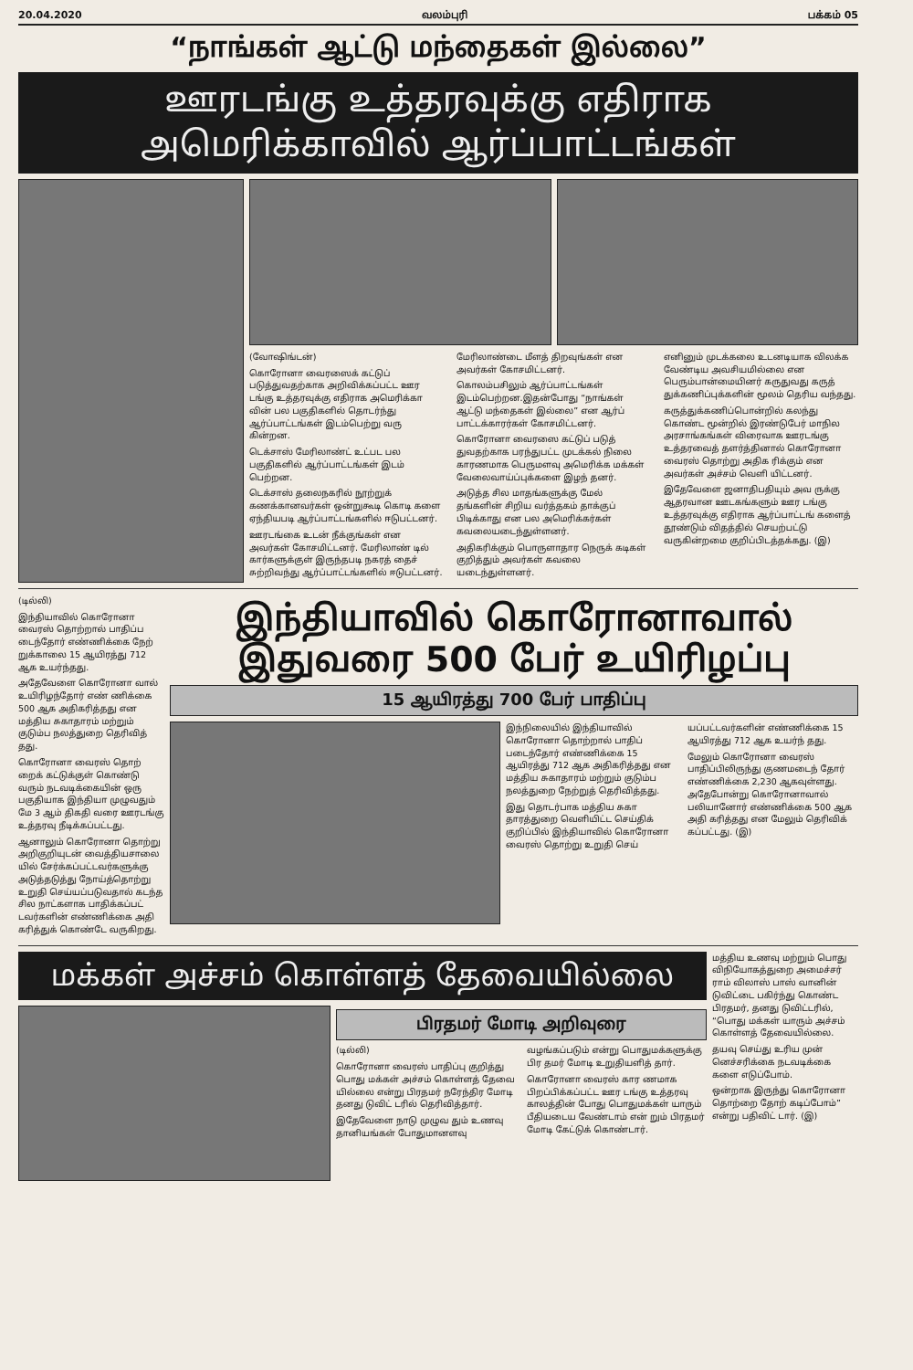20.04.2020 வலம்புரி பக்கம் 05
“நாங்கள் ஆட்டு மந்தைகள் இல்லை”
ஊரடங்கு உத்தரவுக்கு எதிராக
அமெரிக்காவில் ஆர்ப்பாட்டங்கள்
(வோஷிங்டன்)
கொரோனா வைரஸைக் கட்டுப் படுத்துவதற்காக அறிவிக்கப்பட்ட ஊர டங்கு உத்தரவுக்கு எதிராக அமெரிக்கா வின் பல பகுதிகளில் தொடர்ந்து ஆர்ப்பாட்டங்கள் இடம்பெற்று வரு கின்றன.
டெக்சாஸ் மேரிலாண்ட் உட்பட பல பகுதிகளில் ஆர்ப்பாட்டங்கள் இடம் பெற்றன.
டெக்சாஸ் தலைநகரில் நூற்றுக் கணக்கானவர்கள் ஒன்றுகூடி கொடி களை ஏந்தியபடி ஆர்ப்பாட்டங்களில் ஈடுபட்டனர்.
ஊரடங்கை உடன் நீக்குங்கள் என அவர்கள் கோசமிட்டனர். மேரிலாண் டில் கார்களுக்குள் இருந்தபடி நகரத் தைச் சுற்றிவந்து ஆர்ப்பாட்டங்களில் ஈடுபட்டனர்.
மேரிலாண்டை மீளத் திறவுங்கள் என அவர்கள் கோசமிட்டனர்.
கொலம்பசிலும் ஆர்ப்பாட்டங்கள் இடம்பெற்றன.இதன்போது “நாங்கள் ஆட்டு மந்தைகள் இல்லை” என ஆர்ப் பாட்டக்காரர்கள் கோசமிட்டனர்.
கொரோனா வைரஸை கட்டுப் படுத் துவதற்காக பரந்துபட்ட முடக்கல் நிலை காரணமாக பெருமளவு அமெரிக்க மக்கள் வேலைவாய்ப்புக்களை இழந் தனர்.
அடுத்த சில மாதங்களுக்கு மேல் தங்களின் சிறிய வர்த்தகம் தாக்குப் பிடிக்காது என பல அமெரிக்கர்கள் கவலையடைந்துள்ளனர்.
அதிகரிக்கும் பொருளாதார நெருக் கடிகள் குறித்தும் அவர்கள் கவலை யடைந்துள்ளனர்.
எனினும் முடக்கலை உடனடியாக விலக்க வேண்டிய அவசியமில்லை என பெரும்பான்மையினர் கருதுவது கருத் துக்கணிப்புக்களின் மூலம் தெரிய வந்தது.
கருத்துக்கணிப்பொன்றில் கலந்து கொண்ட மூன்றில் இரண்டுபேர் மாநில அரசாங்கங்கள் விரைவாக ஊரடங்கு உத்தரவைத் தளர்த்தினால் கொரோனா வைரஸ் தொற்று அதிக ரிக்கும் என அவர்கள் அச்சம் வெளி யிட்டனர்.
இதேவேளை ஜனாதிபதியும் அவ ருக்கு ஆதரவான ஊடகங்களும் ஊர டங்கு உத்தரவுக்கு எதிராக ஆர்ப்பாட்டங் களைத் தூண்டும் விதத்தில் செயற்பட்டு வருகின்றமை குறிப்பிடத்தக்கது. (இ)
(டில்லி)
இந்தியாவில் கொரோனா வைரஸ் தொற்றால் பாதிப்ப டைந்தோர் எண்ணிக்கை நேற் றுக்காலை 15 ஆயிரத்து 712 ஆக உயர்ந்தது.
அதேவேளை கொரோனா வால் உயிரிழந்தோர் எண் ணிக்கை 500 ஆக அதிகரித்தது என மத்திய சுகாதாரம் மற்றும் குடும்ப நலத்துறை தெரிவித் தது.
கொரோனா வைரஸ் தொற் றைக் கட்டுக்குள் கொண்டு வரும் நடவடிக்கையின் ஒரு பகுதியாக இந்தியா முழுவதும் மே 3 ஆம் திகதி வரை ஊரடங்கு உத்தரவு நீடிக்கப்பட்டது.
ஆனாலும் கொரோனா தொற்று அறிகுறியுடன் வைத்தியசாலை யில் சேர்க்கப்பட்டவர்களுக்கு அடுத்தடுத்து நோய்த்தொற்று உறுதி செய்யப்படுவதால் கடந்த சில நாட்களாக பாதிக்கப்பட் டவர்களின் எண்ணிக்கை அதி கரித்துக் கொண்டே வருகிறது.
இந்தியாவில் கொரோனாவால்
இதுவரை 500 பேர் உயிரிழப்பு
15 ஆயிரத்து 700 பேர் பாதிப்பு
இந்நிலையில் இந்தியாவில் கொரோனா தொற்றால் பாதிப் படைந்தோர் எண்ணிக்கை 15 ஆயிரத்து 712 ஆக அதிகரித்தது என மத்திய சுகாதாரம் மற்றும் குடும்ப நலத்துறை நேற்றுத் தெரிவித்தது.
இது தொடர்பாக மத்திய சுகா தாரத்துறை வெளியிட்ட செய்திக் குறிப்பில் இந்தியாவில் கொரோனா வைரஸ் தொற்று உறுதி செய் யப்பட்டவர்களின் எண்ணிக்கை 15 ஆயிரத்து 712 ஆக உயர்ந் தது.
மேலும் கொரோனா வைரஸ் பாதிப்பிலிருந்து குணமடைந் தோர் எண்ணிக்கை 2,230 ஆகவுள்ளது. அதேபோன்று கொரோனாவால் பலியானோர் எண்ணிக்கை 500 ஆக அதி கரித்தது என மேலும் தெரிவிக் கப்பட்டது. (இ)
மக்கள் அச்சம் கொள்ளத் தேவையில்லை
பிரதமர் மோடி அறிவுரை
(டில்லி)
கொரோனா வைரஸ் பாதிப்பு குறித்து பொது மக்கள் அச்சம் கொள்ளத் தேவை யில்லை என்று பிரதமர் நரேந்திர மோடி தனது டுவிட் டரில் தெரிவித்தார்.
இதேவேளை நாடு முழுவ தும் உணவு தானியங்கள் போதுமானளவு வழங்கப்படும் என்று பொதுமக்களுக்கு பிர தமர் மோடி உறுதியளித் தார்.
கொரோனா வைரஸ் கார ணமாக பிறப்பிக்கப்பட்ட ஊர டங்கு உத்தரவு காலத்தின் போது பொதுமக்கள் யாரும் பீதியடைய வேண்டாம் என் றும் பிரதமர் மோடி கேட்டுக் கொண்டார்.
மத்திய உணவு மற்றும் பொது விநியோகத்துறை அமைச்சர் ராம் விலாஸ் பாஸ் வானின் டுவிட்டை பகிர்ந்து கொண்ட பிரதமர், தனது டுவிட்டரில், “பொது மக்கள் யாரும் அச்சம் கொள்ளத் தேவையில்லை.
தயவு செய்து உரிய முன் னெச்சரிக்கை நடவடிக்கை களை எடுப்போம்.
ஒன்றாக இருந்து கொரோனா தொற்றை தோற் கடிப்போம்” என்று பதிவிட் டார். (இ)